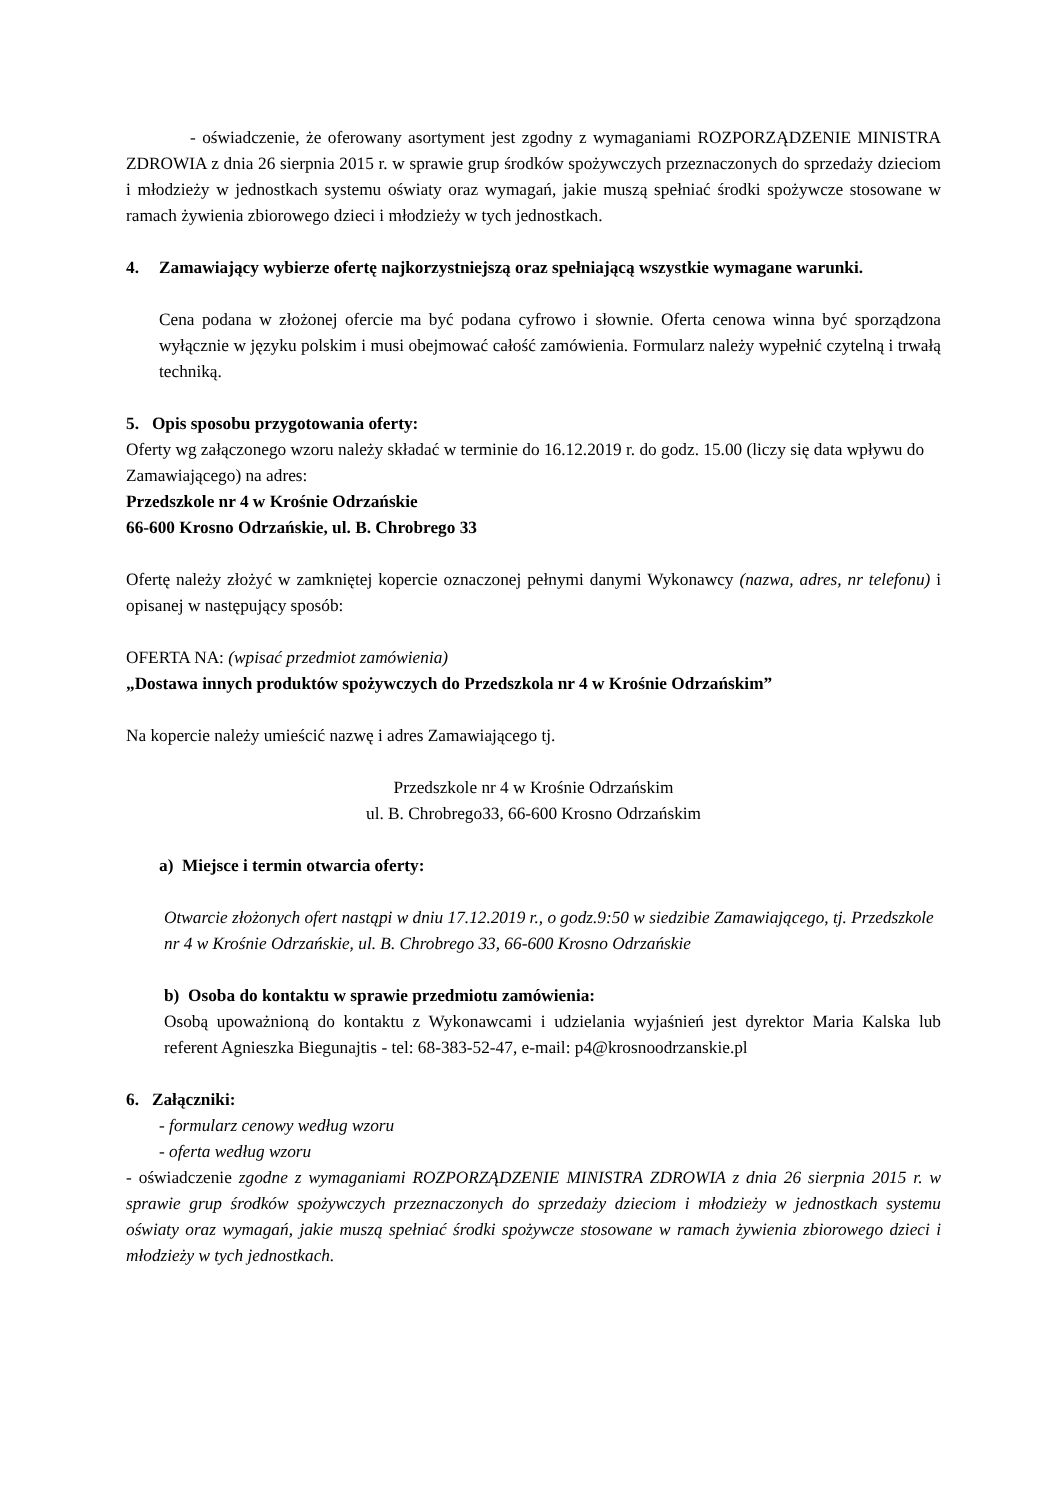- oświadczenie, że oferowany asortyment jest zgodny z wymaganiami ROZPORZĄDZENIE MINISTRA ZDROWIA z dnia 26 sierpnia 2015 r. w sprawie grup środków spożywczych przeznaczonych do sprzedaży dzieciom i młodzieży w jednostkach systemu oświaty oraz wymagań, jakie muszą spełniać środki spożywcze stosowane w ramach żywienia zbiorowego dzieci i młodzieży w tych jednostkach.
4. Zamawiający wybierze ofertę najkorzystniejszą oraz spełniającą wszystkie wymagane warunki.
Cena podana w złożonej ofercie ma być podana cyfrowo i słownie. Oferta cenowa winna być sporządzona wyłącznie w języku polskim i musi obejmować całość zamówienia. Formularz należy wypełnić czytelną i trwałą techniką.
5. Opis sposobu przygotowania oferty:
Oferty wg załączonego wzoru należy składać w terminie do 16.12.2019 r. do godz. 15.00 (liczy się data wpływu do Zamawiającego) na adres:
Przedszkole nr 4 w Krośnie Odrzańskie
66-600 Krosno Odrzańskie, ul. B. Chrobrego 33
Ofertę należy złożyć w zamkniętej kopercie oznaczonej pełnymi danymi Wykonawcy (nazwa, adres, nr telefonu) i opisanej w następujący sposób:
OFERTA NA: (wpisać przedmiot zamówienia)
„Dostawa innych produktów spożywczych do Przedszkola nr 4 w Krośnie Odrzańskim”
Na kopercie należy umieścić nazwę i adres Zamawiającego tj.
Przedszkole nr 4 w Krośnie Odrzańskim
ul. B. Chrobrego33, 66-600 Krosno Odrzańskim
a) Miejsce i termin otwarcia oferty:
Otwarcie złożonych ofert nastąpi w dniu 17.12.2019 r., o godz.9:50 w siedzibie Zamawiającego, tj. Przedszkole nr 4 w Krośnie Odrzańskie, ul. B. Chrobrego 33, 66-600 Krosno Odrzańskie
b) Osoba do kontaktu w sprawie przedmiotu zamówienia:
Osobą upoważnioną do kontaktu z Wykonawcami i udzielania wyjaśnień jest dyrektor Maria Kalska lub referent Agnieszka Biegunajtis - tel: 68-383-52-47, e-mail: p4@krosnoodrzanskie.pl
6. Załączniki:
- formularz cenowy według wzoru
- oferta według wzoru
- oświadczenie zgodne z wymaganiami ROZPORZĄDZENIE MINISTRA ZDROWIA z dnia 26 sierpnia 2015 r. w sprawie grup środków spożywczych przeznaczonych do sprzedaży dzieciom i młodzieży w jednostkach systemu oświaty oraz wymagań, jakie muszą spełniać środki spożywcze stosowane w ramach żywienia zbiorowego dzieci i młodzieży w tych jednostkach.